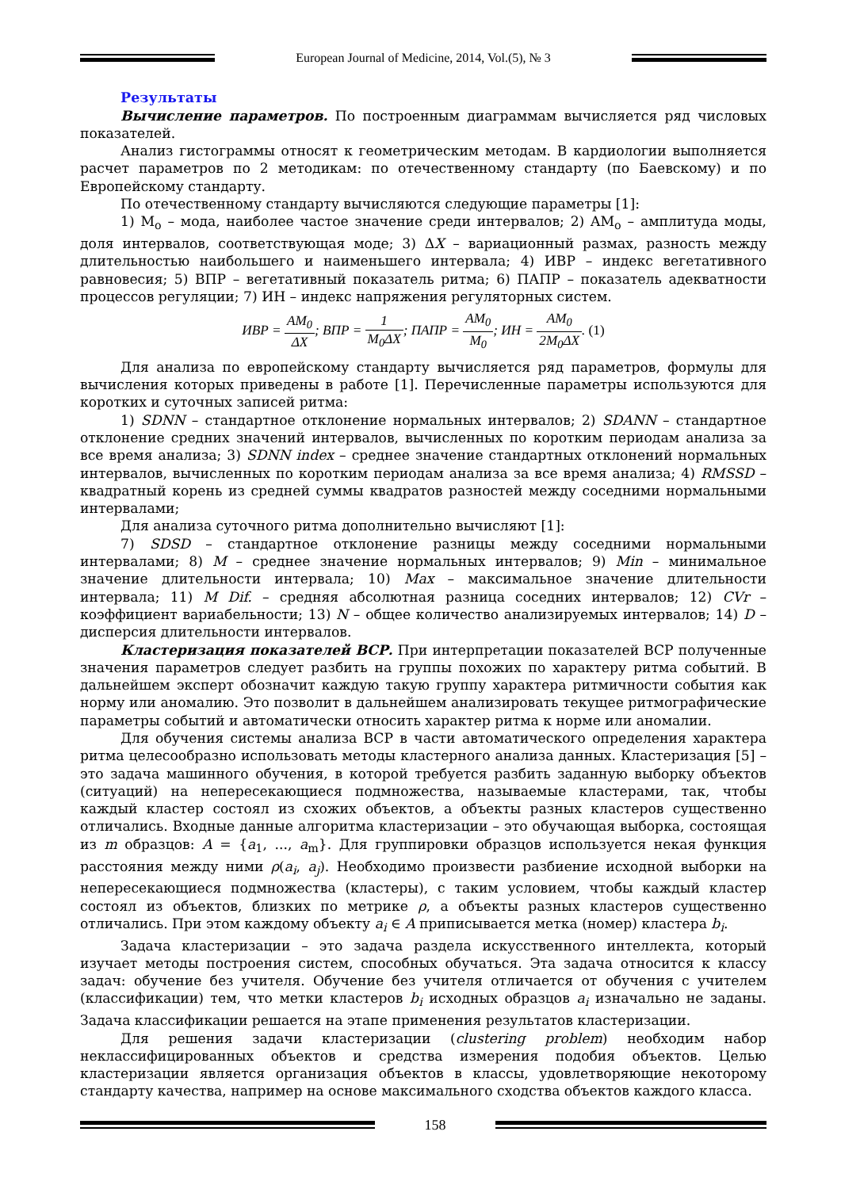European Journal of Medicine, 2014, Vol.(5), № 3
Результаты
Вычисление параметров. По построенным диаграммам вычисляется ряд числовых показателей.
Анализ гистограммы относят к геометрическим методам. В кардиологии выполняется расчет параметров по 2 методикам: по отечественному стандарту (по Баевскому) и по Европейскому стандарту.
По отечественному стандарту вычисляются следующие параметры [1]:
1) M<sub>o</sub> – мода, наиболее частое значение среди интервалов; 2) AM<sub>o</sub> – амплитуда моды, доля интервалов, соответствующая моде; 3) ΔX – вариационный размах, разность между длительностью наибольшего и наименьшего интервала; 4) ИВР – индекс вегетативного равновесия; 5) ВПР – вегетативный показатель ритма; 6) ПАПР – показатель адекватности процессов регуляции; 7) ИН – индекс напряжения регуляторных систем.
ИВР = AM<sub>0</sub> ΔX; ВПР = 1 M<sub>0</sub>ΔX; ПАПР = AM<sub>0</sub> M<sub>0</sub>; ИН = AM<sub>0</sub> 2M<sub>0</sub>ΔX. (1)
Для анализа по европейскому стандарту вычисляется ряд параметров, формулы для вычисления которых приведены в работе [1]. Перечисленные параметры используются для коротких и суточных записей ритма:
1) SDNN – стандартное отклонение нормальных интервалов; 2) SDANN – стандартное отклонение средних значений интервалов, вычисленных по коротким периодам анализа за все время анализа; 3) SDNN index – среднее значение стандартных отклонений нормальных интервалов, вычисленных по коротким периодам анализа за все время анализа; 4) RMSSD – квадратный корень из средней суммы квадратов разностей между соседними нормальными интервалами;
Для анализа суточного ритма дополнительно вычисляют [1]:
7) SDSD – стандартное отклонение разницы между соседними нормальными интервалами; 8) M – среднее значение нормальных интервалов; 9) Min – минимальное значение длительности интервала; 10) Max – максимальное значение длительности интервала; 11) M Dif. – средняя абсолютная разница соседних интервалов; 12) CVr – коэффициент вариабельности; 13) N – общее количество анализируемых интервалов; 14) D – дисперсия длительности интервалов.
Кластеризация показателей ВСР. При интерпретации показателей ВСР полученные значения параметров следует разбить на группы похожих по характеру ритма событий. В дальнейшем эксперт обозначит каждую такую группу характера ритмичности события как норму или аномалию. Это позволит в дальнейшем анализировать текущее ритмографические параметры событий и автоматически относить характер ритма к норме или аномалии.
Для обучения системы анализа ВСР в части автоматического определения характера ритма целесообразно использовать методы кластерного анализа данных. Кластеризация [5] – это задача машинного обучения, в которой требуется разбить заданную выборку объектов (ситуаций) на непересекающиеся подмножества, называемые кластерами, так, чтобы каждый кластер состоял из схожих объектов, а объекты разных кластеров существенно отличались. Входные данные алгоритма кластеризации – это обучающая выборка, состоящая из m образцов: A = {a<sub>1</sub>, ..., a<sub>m</sub>}. Для группировки образцов используется некая функция расстояния между ними ρ(a<sub>i</sub>, a<sub>j</sub>). Необходимо произвести разбиение исходной выборки на непересекающиеся подмножества (кластеры), с таким условием, чтобы каждый кластер состоял из объектов, близких по метрике ρ, а объекты разных кластеров существенно отличались. При этом каждому объекту a<sub>i</sub> ∈ A приписывается метка (номер) кластера b<sub>i</sub>.
Задача кластеризации – это задача раздела искусственного интеллекта, который изучает методы построения систем, способных обучаться. Эта задача относится к классу задач: обучение без учителя. Обучение без учителя отличается от обучения с учителем (классификации) тем, что метки кластеров b<sub>i</sub> исходных образцов a<sub>i</sub> изначально не заданы. Задача классификации решается на этапе применения результатов кластеризации.
Для решения задачи кластеризации (clustering problem) необходим набор неклассифицированных объектов и средства измерения подобия объектов. Целью кластеризации является организация объектов в классы, удовлетворяющие некоторому стандарту качества, например на основе максимального сходства объектов каждого класса.
158